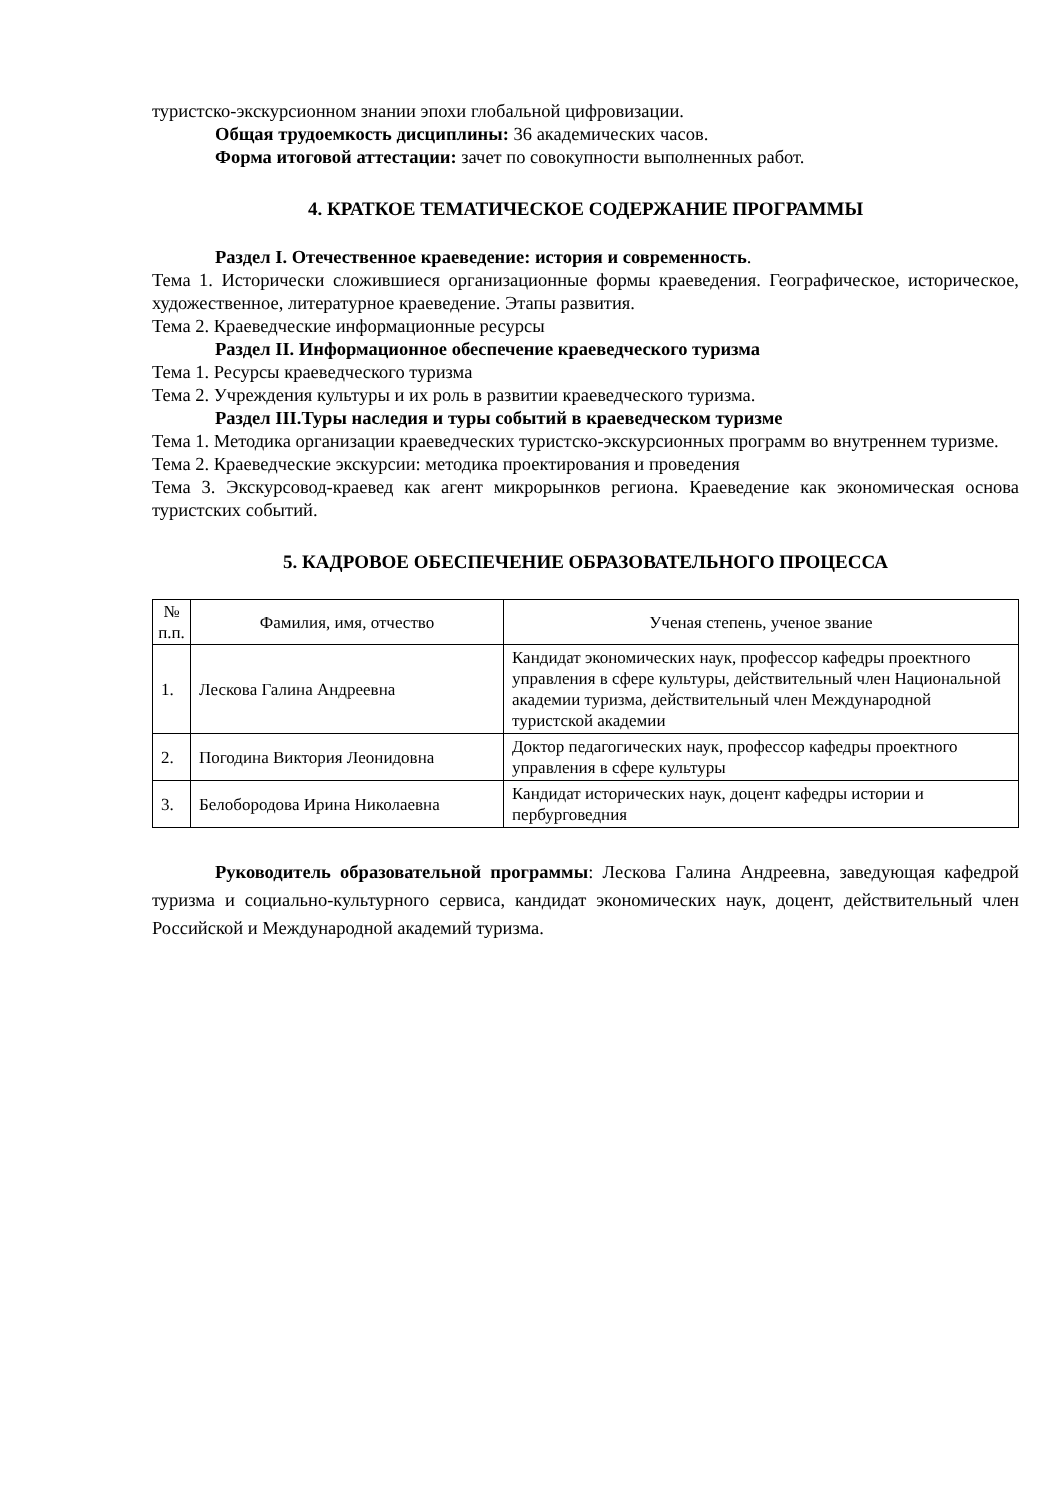туристско-экскурсионном знании эпохи глобальной цифровизации.
Общая трудоемкость дисциплины: 36 академических часов.
Форма итоговой аттестации: зачет по совокупности выполненных работ.
4. КРАТКОЕ ТЕМАТИЧЕСКОЕ СОДЕРЖАНИЕ ПРОГРАММЫ
Раздел I. Отечественное краеведение: история и современность.
Тема 1. Исторически сложившиеся организационные формы краеведения. Географическое, историческое, художественное, литературное краеведение. Этапы развития.
Тема 2. Краеведческие информационные ресурсы
Раздел II. Информационное обеспечение краеведческого туризма
Тема 1. Ресурсы краеведческого туризма
Тема 2. Учреждения культуры и их роль в развитии краеведческого туризма.
Раздел III.Туры наследия и туры событий в краеведческом туризме
Тема 1. Методика организации краеведческих туристско-экскурсионных программ во внутреннем туризме.
Тема 2. Краеведческие экскурсии: методика проектирования и проведения
Тема 3. Экскурсовод-краевед как агент микрорынков региона. Краеведение как экономическая основа туристских событий.
5. КАДРОВОЕ ОБЕСПЕЧЕНИЕ ОБРАЗОВАТЕЛЬНОГО ПРОЦЕССА
| № п.п. | Фамилия, имя, отчество | Ученая степень, ученое звание |
| --- | --- | --- |
| 1. | Лескова Галина Андреевна | Кандидат экономических наук, профессор кафедры проектного управления в сфере культуры, действительный член Национальной академии туризма, действительный член Международной туристской академии |
| 2. | Погодина Виктория Леонидовна | Доктор педагогических наук, профессор кафедры проектного управления в сфере культуры |
| 3. | Белобородова Ирина Николаевна | Кандидат исторических наук, доцент кафедры истории и пербурговедния |
Руководитель образовательной программы: Лескова Галина Андреевна, заведующая кафедрой туризма и социально-культурного сервиса, кандидат экономических наук, доцент, действительный член Российской и Международной академий туризма.